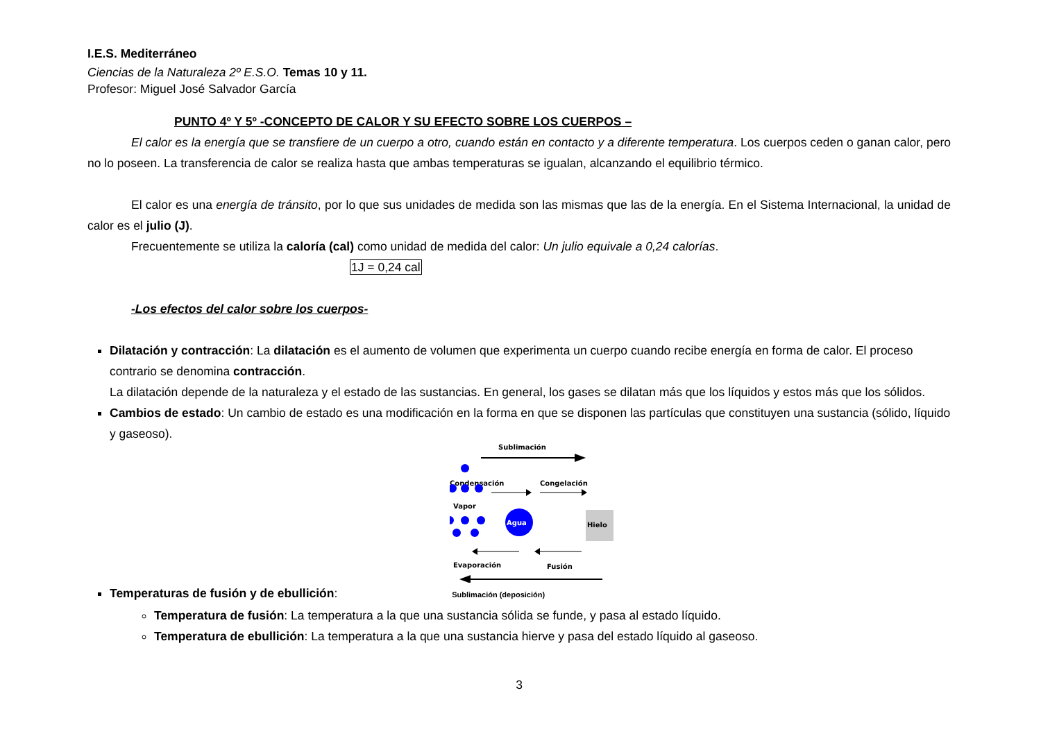I.E.S. Mediterráneo
Ciencias de la Naturaleza 2º E.S.O. Temas 10 y 11.
Profesor: Miguel José Salvador García
PUNTO 4º Y 5º -CONCEPTO DE CALOR Y SU EFECTO SOBRE LOS CUERPOS –
El calor es la energía que se transfiere de un cuerpo a otro, cuando están en contacto y a diferente temperatura. Los cuerpos ceden o ganan calor, pero no lo poseen. La transferencia de calor se realiza hasta que ambas temperaturas se igualan, alcanzando el equilibrio térmico.
El calor es una energía de tránsito, por lo que sus unidades de medida son las mismas que las de la energía. En el Sistema Internacional, la unidad de calor es el julio (J).
Frecuentemente se utiliza la caloría (cal) como unidad de medida del calor: Un julio equivale a 0,24 calorías.
1J = 0,24 cal
-Los efectos del calor sobre los cuerpos-
Dilatación y contracción: La dilatación es el aumento de volumen que experimenta un cuerpo cuando recibe energía en forma de calor. El proceso contrario se denomina contracción.
La dilatación depende de la naturaleza y el estado de las sustancias. En general, los gases se dilatan más que los líquidos y estos más que los sólidos.
Cambios de estado: Un cambio de estado es una modificación en la forma en que se disponen las partículas que constituyen una sustancia (sólido, líquido y gaseoso).
Sublimación
Condensación
Congelación
Vapor
Agua
Hielo
Evaporación
Fusión
Temperaturas de fusión y de ebullición: Sublimación (deposición)
Temperatura de fusión: La temperatura a la que una sustancia sólida se funde, y pasa al estado líquido.
Temperatura de ebullición: La temperatura a la que una sustancia hierve y pasa del estado líquido al gaseoso.
3